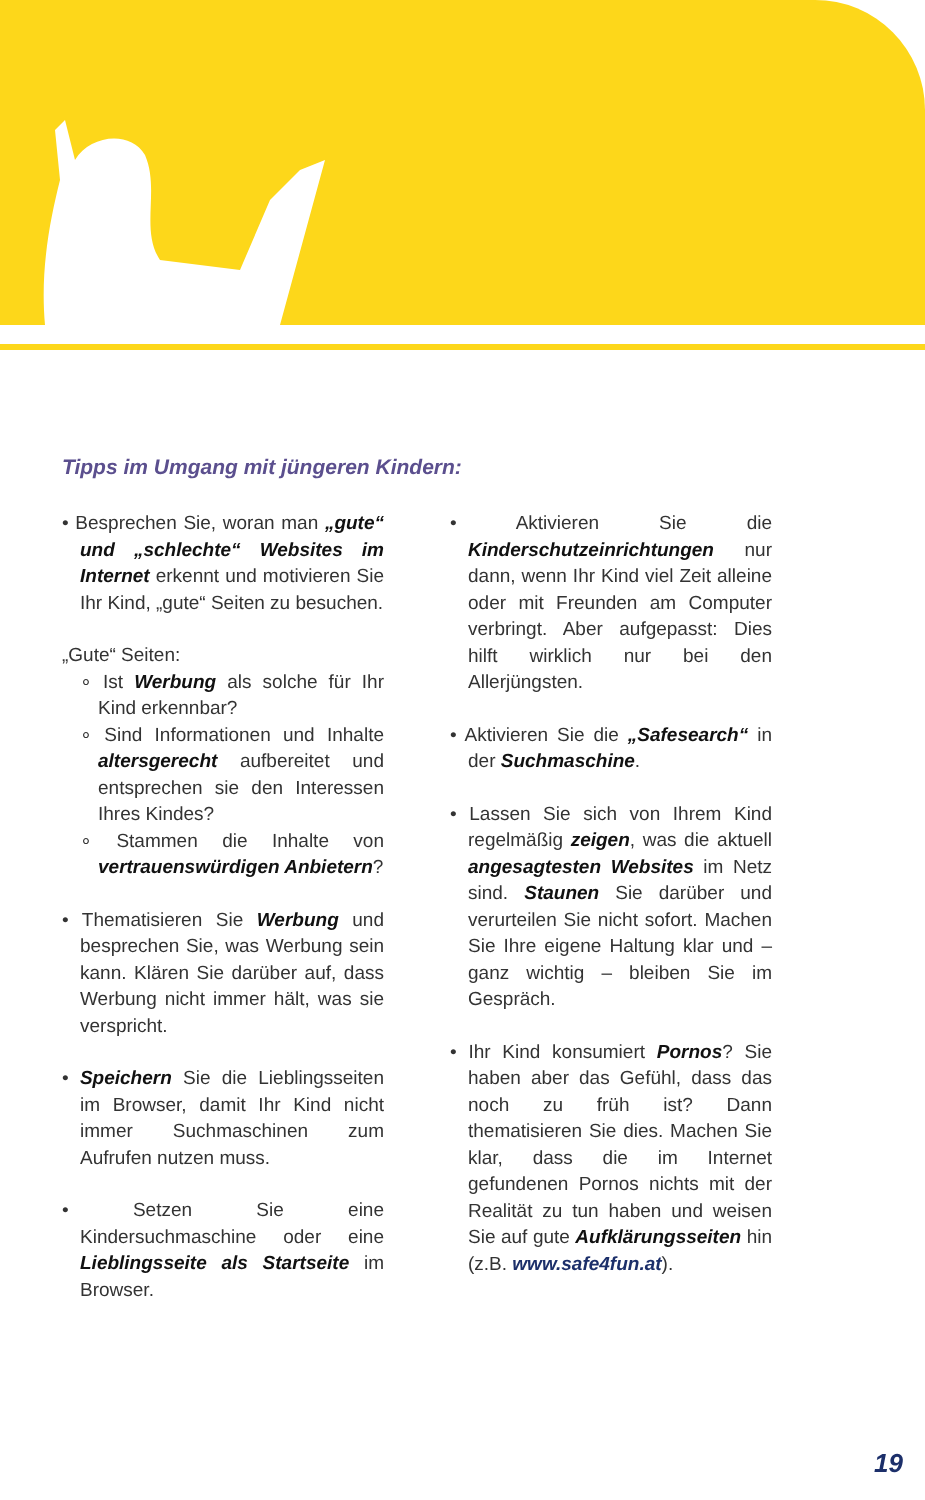Tipps im Umgang mit jüngeren Kindern:
• Besprechen Sie, woran man „gute“ und „schlechte“ Websites im Internet erkennt und motivieren Sie Ihr Kind, „gute“ Seiten zu besuchen.
„Gute“ Seiten:
∘ Ist Werbung als solche für Ihr Kind erkennbar?
∘ Sind Informationen und Inhalte altersgerecht aufbereitet und entsprechen sie den Interessen Ihres Kindes?
∘ Stammen die Inhalte von vertrauenswürdigen Anbietern?
• Thematisieren Sie Werbung und besprechen Sie, was Werbung sein kann. Klären Sie darüber auf, dass Werbung nicht immer hält, was sie verspricht.
• Speichern Sie die Lieblingsseiten im Browser, damit Ihr Kind nicht immer Suchmaschinen zum Aufrufen nutzen muss.
• Setzen Sie eine Kindersuchmaschine oder eine Lieblingsseite als Startseite im Browser.
• Aktivieren Sie die Kinderschutzeinrichtungen nur dann, wenn Ihr Kind viel Zeit alleine oder mit Freunden am Computer verbringt. Aber aufgepasst: Dies hilft wirklich nur bei den Allerjüngsten.
• Aktivieren Sie die „Safesearch“ in der Suchmaschine.
• Lassen Sie sich von Ihrem Kind regelmäßig zeigen, was die aktuell angesagtesten Websites im Netz sind. Staunen Sie darüber und verurteilen Sie nicht sofort. Machen Sie Ihre eigene Haltung klar und – ganz wichtig – bleiben Sie im Gespräch.
• Ihr Kind konsumiert Pornos? Sie haben aber das Gefühl, dass das noch zu früh ist? Dann thematisieren Sie dies. Machen Sie klar, dass die im Internet gefundenen Pornos nichts mit der Realität zu tun haben und weisen Sie auf gute Aufklärungsseiten hin (z.B. www.safe4fun.at).
19